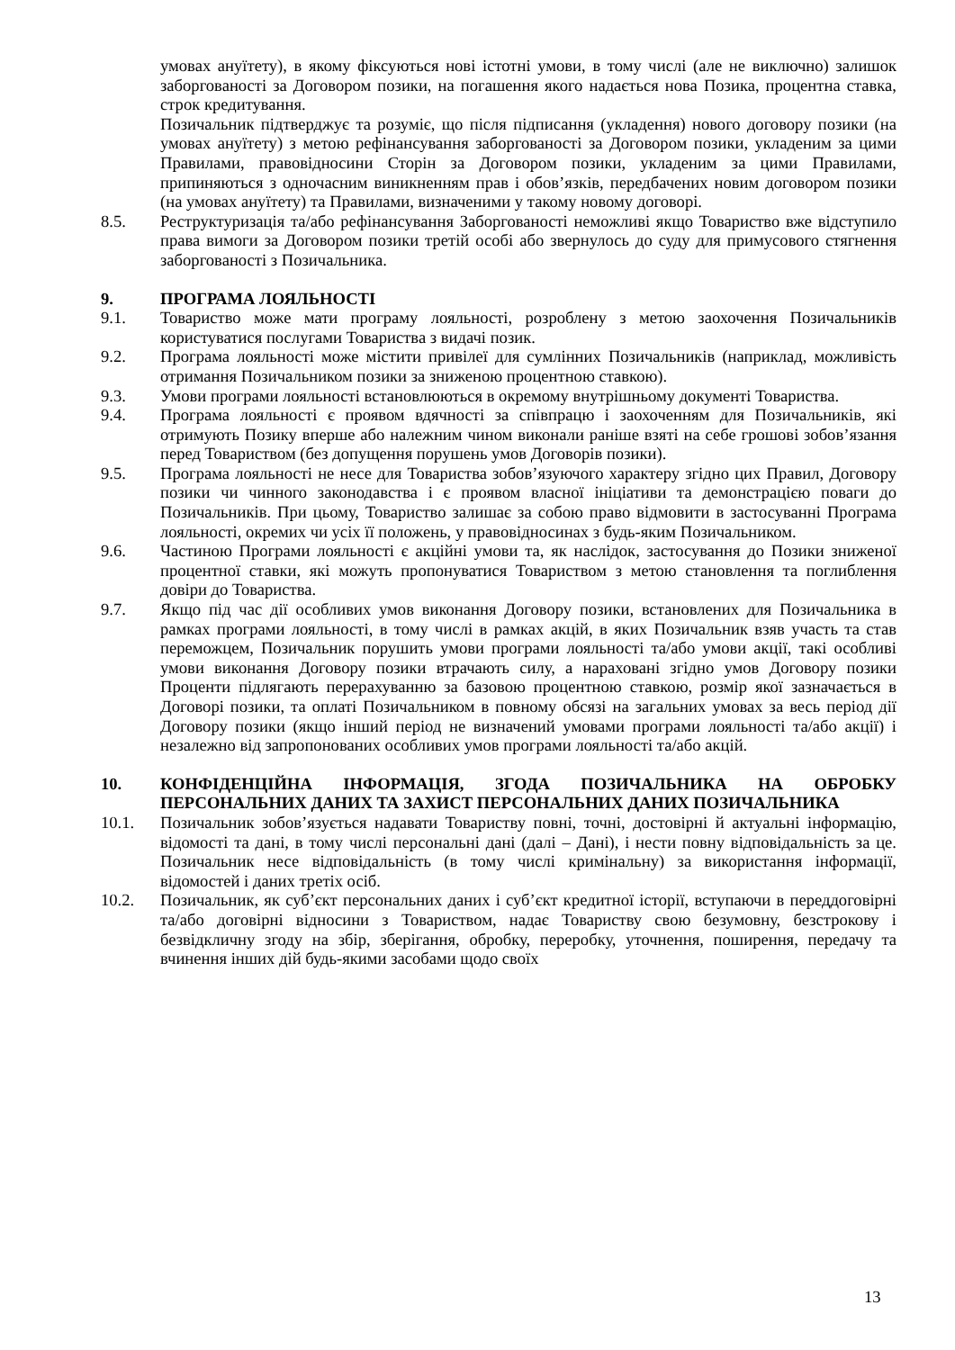умовах ануїтету), в якому фіксуються нові істотні умови, в тому числі (але не виключно) залишок заборгованості за Договором позики, на погашення якого надається нова Позика, процентна ставка, строк кредитування.
Позичальник підтверджує та розуміє, що після підписання (укладення) нового договору позики (на умовах ануїтету) з метою рефінансування заборгованості за Договором позики, укладеним за цими Правилами, правовідносини Сторін за Договором позики, укладеним за цими Правилами, припиняються з одночасним виникненням прав і обов’язків, передбачених новим договором позики (на умовах ануїтету) та Правилами, визначеними у такому новому договорі.
8.5. Реструктуризація та/або рефінансування Заборгованості неможливі якщо Товариство вже відступило права вимоги за Договором позики третій особі або звернулось до суду для примусового стягнення заборгованості з Позичальника.
9. ПРОГРАМА ЛОЯЛЬНОСТІ
9.1. Товариство може мати програму лояльності, розроблену з метою заохочення Позичальників користуватися послугами Товариства з видачі позик.
9.2. Програма лояльності може містити привілеї для сумлінних Позичальників (наприклад, можливість отримання Позичальником позики за зниженою процентною ставкою).
9.3. Умови програми лояльності встановлюються в окремому внутрішньому документі Товариства.
9.4. Програма лояльності є проявом вдячності за співпрацю і заохоченням для Позичальників, які отримують Позику вперше або належним чином виконали раніше взяті на себе грошові зобов’язання перед Товариством (без допущення порушень умов Договорів позики).
9.5. Програма лояльності не несе для Товариства зобов’язуючого характеру згідно цих Правил, Договору позики чи чинного законодавства і є проявом власної ініціативи та демонстрацією поваги до Позичальників. При цьому, Товариство залишає за собою право відмовити в застосуванні Програма лояльності, окремих чи усіх її положень, у правовідносинах з будь-яким Позичальником.
9.6. Частиною Програми лояльності є акційні умови та, як наслідок, застосування до Позики зниженої процентної ставки, які можуть пропонуватися Товариством з метою становлення та поглиблення довіри до Товариства.
9.7. Якщо під час дії особливих умов виконання Договору позики, встановлених для Позичальника в рамках програми лояльності, в тому числі в рамках акцій, в яких Позичальник взяв участь та став переможцем, Позичальник порушить умови програми лояльності та/або умови акції, такі особливі умови виконання Договору позики втрачають силу, а нараховані згідно умов Договору позики Проценти підлягають перерахуванню за базовою процентною ставкою, розмір якої зазначається в Договорі позики, та оплаті Позичальником в повному обсязі на загальних умовах за весь період дії Договору позики (якщо інший період не визначений умовами програми лояльності та/або акції) і незалежно від запропонованих особливих умов програми лояльності та/або акцій.
10. КОНФІДЕНЦІЙНА ІНФОРМАЦІЯ, ЗГОДА ПОЗИЧАЛЬНИКА НА ОБРОБКУ ПЕРСОНАЛЬНИХ ДАНИХ ТА ЗАХИСТ ПЕРСОНАЛЬНИХ ДАНИХ ПОЗИЧАЛЬНИКА
10.1. Позичальник зобов’язується надавати Товариству повні, точні, достовірні й актуальні інформацію, відомості та дані, в тому числі персональні дані (далі – Дані), і нести повну відповідальність за це. Позичальник несе відповідальність (в тому числі кримінальну) за використання інформації, відомостей і даних третіх осіб.
10.2. Позичальник, як суб’єкт персональних даних і суб’єкт кредитної історії, вступаючи в переддоговірні та/або договірні відносини з Товариством, надає Товариству свою безумовну, безстрокову і безвідкличну згоду на збір, зберігання, обробку, переробку, уточнення, поширення, передачу та вчинення інших дій будь-якими засобами щодо своїх
13